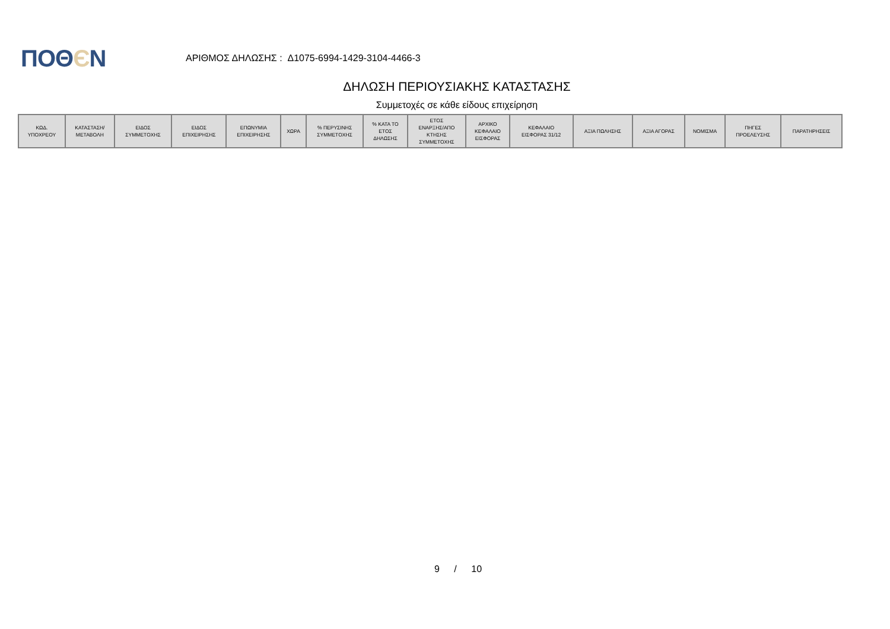ΠΟΘЄΝ
ΑΡΙΘΜΟΣ ΔΗΛΩΣΗΣ : Δ1075-6994-1429-3104-4466-3
ΔΗΛΩΣΗ ΠΕΡΙΟΥΣΙΑΚΗΣ ΚΑΤΑΣΤΑΣΗΣ
Συμμετοχές σε κάθε είδους επιχείρηση
| ΚΩΔ. ΥΠΟΧΡΕΟΥ | ΚΑΤΑΣΤΑΣΗ/ ΜΕΤΑΒΟΛΗ | ΕΙΔΟΣ ΣΥΜΜΕΤΟΧΗΣ | ΕΙΔΟΣ ΕΠΙΧΕΙΡΗΣΗΣ | ΕΠΩΝΥΜΙΑ ΕΠΙΧΕΙΡΗΣΗΣ | ΧΩΡΑ | % ΠΕΡΥΣΙΝΗΣ ΣΥΜΜΕΤΟΧΗΣ | % ΚΑΤΑ ΤΟ ΕΤΟΣ ΔΗΛΩΣΗΣ | ΕΤΟΣ ΕΝΑΡΞΗΣ/ΑΠΟ ΚΤΗΣΗΣ ΣΥΜΜΕΤΟΧΗΣ | ΑΡΧΙΚΟ ΚΕΦΑΛΑΙΟ ΕΙΣΦΟΡΑΣ | ΚΕΦΑΛΑΙΟ ΕΙΣΦΟΡΑΣ 31/12 | ΑΞΙΑ ΠΩΛΗΣΗΣ | ΑΞΙΑ ΑΓΟΡΑΣ | ΝΟΜΙΣΜΑ | ΠΗΓΕΣ ΠΡΟΕΛΕΥΣΗΣ | ΠΑΡΑΤΗΡΗΣΕΙΣ |
| --- | --- | --- | --- | --- | --- | --- | --- | --- | --- | --- | --- | --- | --- | --- | --- |
9 / 10